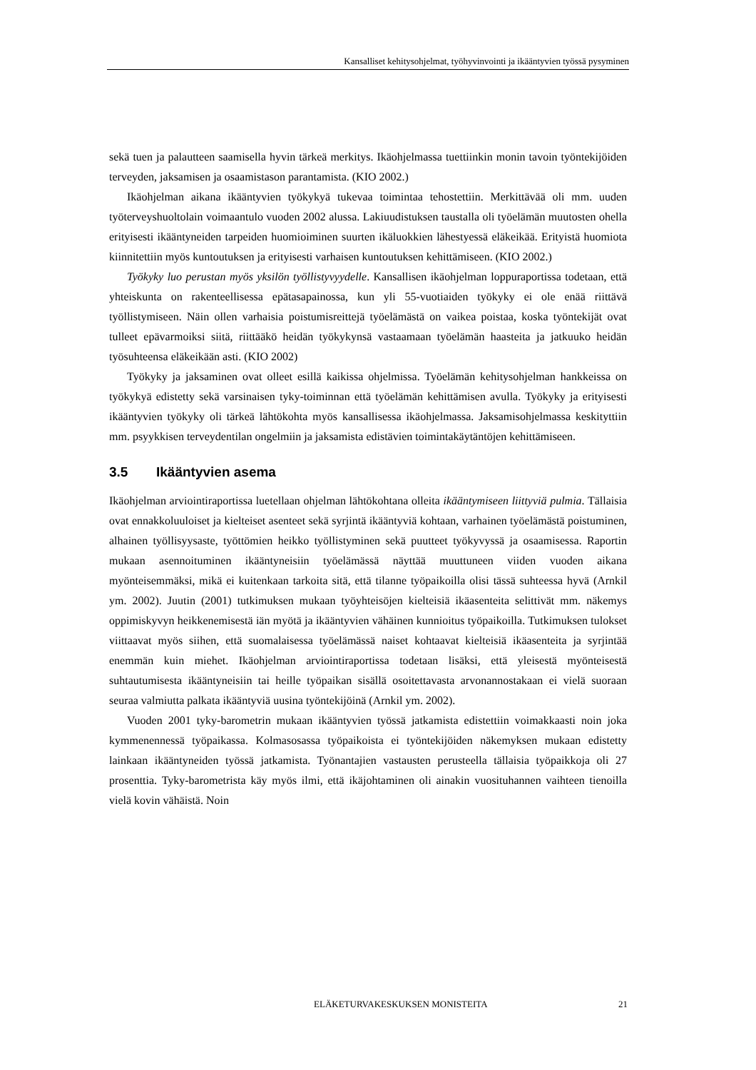Kansalliset kehitysohjelmat, työhyvinvointi ja ikääntyvien työssä pysyminen
sekä tuen ja palautteen saamisella hyvin tärkeä merkitys. Ikäohjelmassa tuettiinkin monin tavoin työntekijöiden terveyden, jaksamisen ja osaamistason parantamista. (KIO 2002.)
Ikäohjelman aikana ikääntyvien työkykyä tukevaa toimintaa tehostettiin. Merkittävää oli mm. uuden työterveyshuoltolain voimaantulo vuoden 2002 alussa. Lakiuudistuksen taustalla oli työelämän muutosten ohella erityisesti ikääntyneiden tarpeiden huomioiminen suurten ikäluokkien lähestyessä eläkeikää. Erityistä huomiota kiinnitettiin myös kuntoutuksen ja erityisesti varhaisen kuntoutuksen kehittämiseen. (KIO 2002.)
Työkyky luo perustan myös yksilön työllistyvyydelle. Kansallisen ikäohjelman loppuraportissa todetaan, että yhteiskunta on rakenteellisessa epätasapainossa, kun yli 55-vuotiaiden työkyky ei ole enää riittävä työllistymiseen. Näin ollen varhaisia poistumisreittejä työelämästä on vaikea poistaa, koska työntekijät ovat tulleet epävarmoiksi siitä, riittääkö heidän työkykynsä vastaamaan työelämän haasteita ja jatkuuko heidän työsuhteensa eläkeikään asti. (KIO 2002)
Työkyky ja jaksaminen ovat olleet esillä kaikissa ohjelmissa. Työelämän kehitysohjelman hankkeissa on työkykyä edistetty sekä varsinaisen tyky-toiminnan että työelämän kehittämisen avulla. Työkyky ja erityisesti ikääntyvien työkyky oli tärkeä lähtökohta myös kansallisessa ikäohjelmassa. Jaksamisohjelmassa keskityttiin mm. psyykkisen terveydentilan ongelmiin ja jaksamista edistävien toimintakäytäntöjen kehittämiseen.
3.5 Ikääntyvien asema
Ikäohjelman arviointiraportissa luetellaan ohjelman lähtökohtana olleita ikääntymiseen liittyviä pulmia. Tällaisia ovat ennakkoluuloiset ja kielteiset asenteet sekä syrjintä ikääntyviä kohtaan, varhainen työelämästä poistuminen, alhainen työllisyysaste, työttömien heikko työllistyminen sekä puutteet työkyvyssä ja osaamisessa. Raportin mukaan asennoituminen ikääntyneisiin työelämässä näyttää muuttuneen viiden vuoden aikana myönteisemmäksi, mikä ei kuitenkaan tarkoita sitä, että tilanne työpaikoilla olisi tässä suhteessa hyvä (Arnkil ym. 2002). Juutin (2001) tutkimuksen mukaan työyhteisöjen kielteisiä ikäasenteita selittivät mm. näkemys oppimiskyvyn heikkenemisestä iän myötä ja ikääntyvien vähäinen kunnioitus työpaikoilla. Tutkimuksen tulokset viittaavat myös siihen, että suomalaisessa työelämässä naiset kohtaavat kielteisiä ikäasenteita ja syrjintää enemmän kuin miehet. Ikäohjelman arviointiraportissa todetaan lisäksi, että yleisestä myönteisestä suhtautumisesta ikääntyneisiin tai heille työpaikan sisällä osoitettavasta arvonannostakaan ei vielä suoraan seuraa valmiutta palkata ikääntyviä uusina työntekijöinä (Arnkil ym. 2002).
Vuoden 2001 tyky-barometrin mukaan ikääntyvien työssä jatkamista edistettiin voimakkaasti noin joka kymmenennessä työpaikassa. Kolmasosassa työpaikoista ei työntekijöiden näkemyksen mukaan edistetty lainkaan ikääntyneiden työssä jatkamista. Työnantajien vastausten perusteella tällaisia työpaikkoja oli 27 prosenttia. Tyky-barometrista käy myös ilmi, että ikäjohtaminen oli ainakin vuosituhannen vaihteen tienoilla vielä kovin vähäistä. Noin
ELÄKETURVAKESKUKSEN MONISTEITA 21